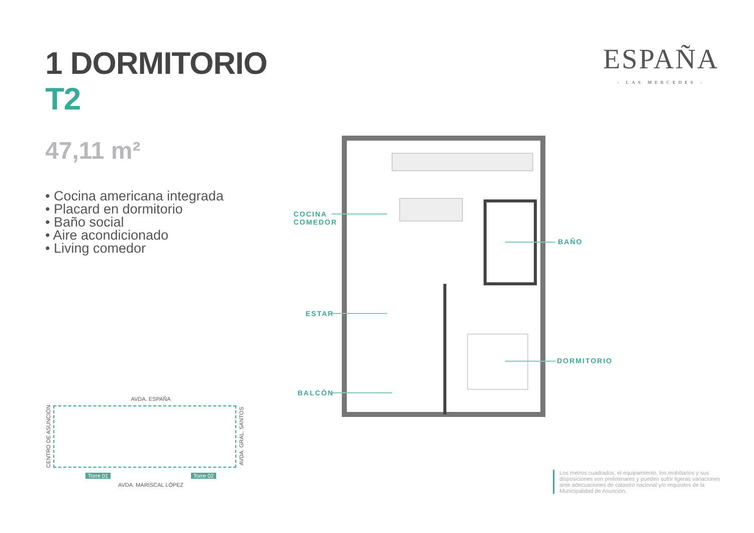1 DORMITORIO T2
47,11 m²
• Cocina americana integrada
• Placard en dormitorio
• Baño social
• Aire acondicionado
• Living comedor
ESPAÑA
- LAS MERCEDES -
COCINA
COMEDOR
ESTAR
BALCÓN
BAÑO
DORMITORIO
AVDA. ESPAÑA
CENTRO DE ASUNCIÓN
AVDA. GRAL. SANTOS
Torre 01 Torre 02
AVDA. MARISCAL LÓPEZ
Los metros cuadrados, el equipamiento, los mobiliarios y sus disposiciones son preliminares y pueden sufrir ligeras variaciones ante adecuaciones de catastro nacional y/o requisitos de la Municipalidad de Asunción.